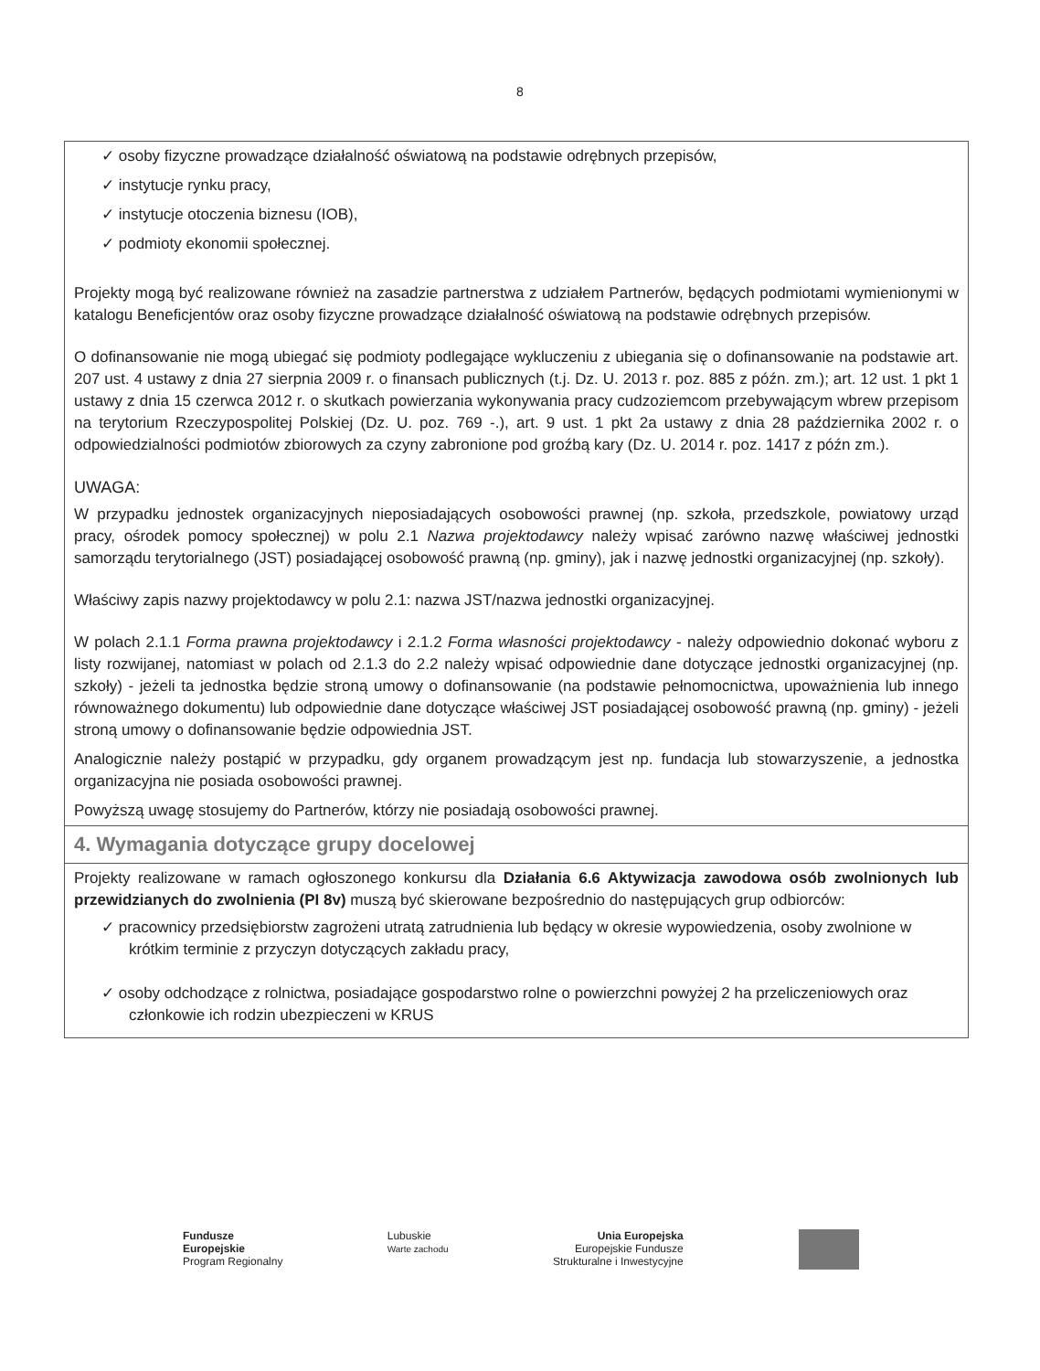8
| ✓ osoby fizyczne prowadzące działalność oświatową na podstawie odrębnych przepisów, ✓ instytucje rynku pracy, ✓ instytucje otoczenia biznesu (IOB), ✓ podmioty ekonomii społecznej. Projekty mogą być realizowane również na zasadzie partnerstwa z udziałem Partnerów, będących podmiotami wymienionymi w katalogu Beneficjentów oraz osoby fizyczne prowadzące działalność oświatową na podstawie odrębnych przepisów. O dofinansowanie nie mogą ubiegać się podmioty podlegające wykluczeniu z ubiegania się o dofinansowanie na podstawie art. 207 ust. 4 ustawy z dnia 27 sierpnia 2009 r. o finansach publicznych (t.j. Dz. U. 2013 r. poz. 885 z późn. zm.); art. 12 ust. 1 pkt 1 ustawy z dnia 15 czerwca 2012 r. o skutkach powierzania wykonywania pracy cudzoziemcom przebywającym wbrew przepisom na terytorium Rzeczypospolitej Polskiej (Dz. U. poz. 769 -.), art. 9 ust. 1 pkt 2a ustawy z dnia 28 października 2002 r. o odpowiedzialności podmiotów zbiorowych za czyny zabronione pod groźbą kary (Dz. U. 2014 r. poz. 1417 z późn zm.). UWAGA: W przypadku jednostek organizacyjnych nieposiadających osobowości prawnej (np. szkoła, przedszkole, powiatowy urząd pracy, ośrodek pomocy społecznej) w polu 2.1 Nazwa projektodawcy należy wpisać zarówno nazwę właściwej jednostki samorządu terytorialnego (JST) posiadającej osobowość prawną (np. gminy), jak i nazwę jednostki organizacyjnej (np. szkoły). Właściwy zapis nazwy projektodawcy w polu 2.1: nazwa JST/nazwa jednostki organizacyjnej. W polach 2.1.1 Forma prawna projektodawcy i 2.1.2 Forma własności projektodawcy - należy odpowiednio dokonać wyboru z listy rozwijanej, natomiast w polach od 2.1.3 do 2.2 należy wpisać odpowiednie dane dotyczące jednostki organizacyjnej (np. szkoły) - jeżeli ta jednostka będzie stroną umowy o dofinansowanie (na podstawie pełnomocnictwa, upoważnienia lub innego równoważnego dokumentu) lub odpowiednie dane dotyczące właściwej JST posiadającej osobowość prawną (np. gminy) - jeżeli stroną umowy o dofinansowanie będzie odpowiednia JST. Analogicznie należy postąpić w przypadku, gdy organem prowadzącym jest np. fundacja lub stowarzyszenie, a jednostka organizacyjna nie posiada osobowości prawnej. Powyższą uwagę stosujemy do Partnerów, którzy nie posiadają osobowości prawnej. |
| 4. Wymagania dotyczące grupy docelowej |
| Projekty realizowane w ramach ogłoszonego konkursu dla Działania 6.6 Aktywizacja zawodowa osób zwolnionych lub przewidzianych do zwolnienia (PI 8v) muszą być skierowane bezpośrednio do następujących grup odbiorców: ✓ pracownicy przedsiębiorstw zagrożeni utratą zatrudnienia lub będący w okresie wypowiedzenia, osoby zwolnione w krótkim terminie z przyczyn dotyczących zakładu pracy, ✓ osoby odchodzące z rolnictwa, posiadające gospodarstwo rolne o powierzchni powyżej 2 ha przeliczeniowych oraz członkowie ich rodzin ubezpieczeni w KRUS |
Fundusze
Europejskie
Program Regionalny
Lubuskie
Warte zachodu
Unia Europejska
Europejskie Fundusze
Strukturalne i Inwestycyjne